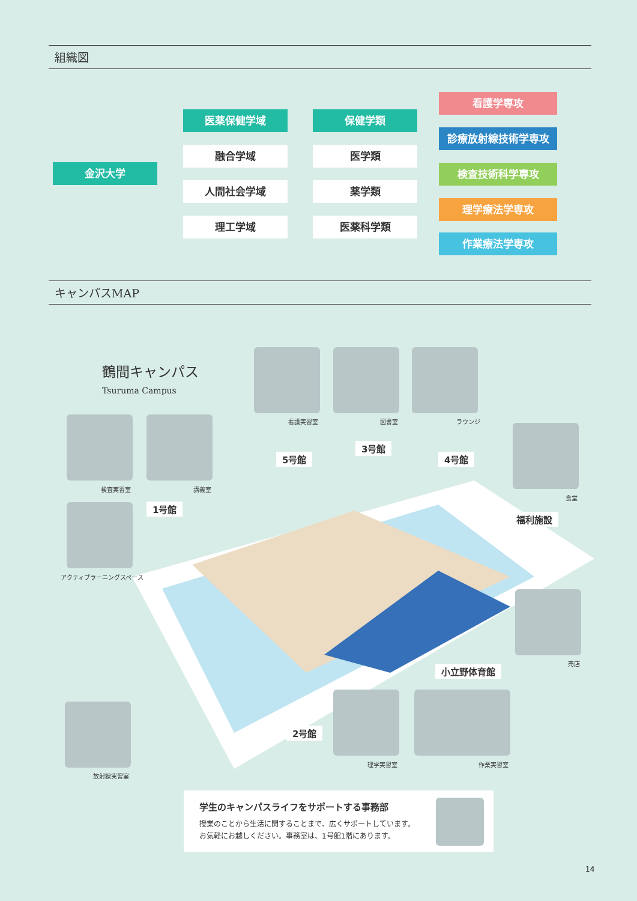組織図
金沢大学
医薬保健学域
融合学域
人間社会学域
理工学域
保健学類
医学類
薬学類
医薬科学類
看護学専攻
診療放射線技術学専攻
検査技術科学専攻
理学療法学専攻
作業療法学専攻
キャンパスMAP
鶴間キャンパス
Tsuruma Campus
看護実習室 図書室 ラウンジ
検査実習室 講義室
アクティブラーニングスペース
食堂
売店
放射線実習室
理学実習室 作業実習室
1号館
5号館
3号館
4号館
福利施設
小立野体育館
2号館
学生のキャンパスライフをサポートする事務部
授業のことから生活に関することまで、広くサポートしています。
お気軽にお越しください。事務室は、1号館1階にあります。
14